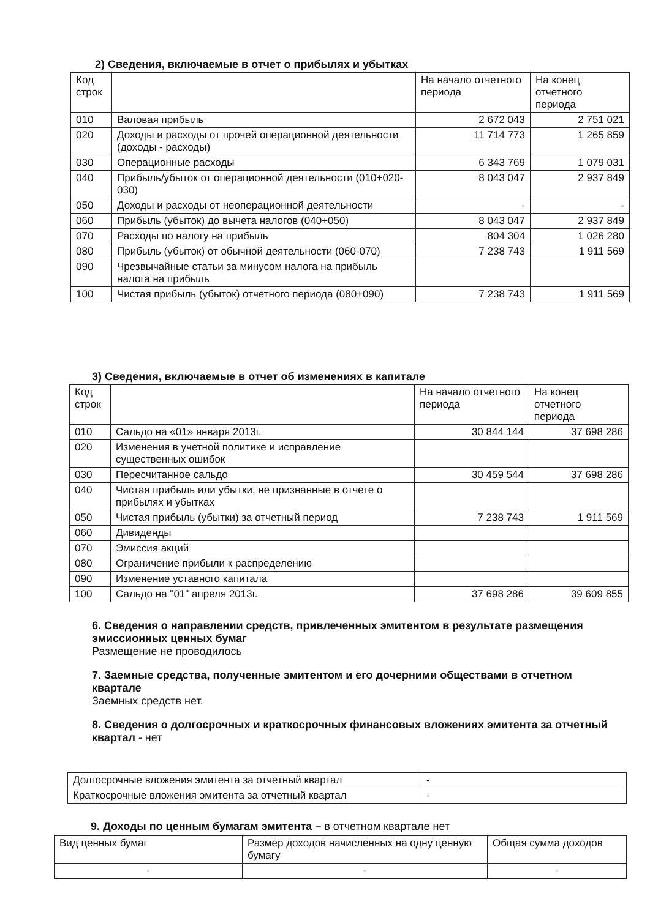2) Сведения, включаемые в отчет о прибылях и убытках
| Код строк | | На начало отчетного периода | На конец отчетного периода |
| --- | --- | --- | --- |
| 010 | Валовая прибыль | 2 672 043 | 2 751 021 |
| 020 | Доходы и расходы от прочей операционной деятельности (доходы - расходы) | 11 714 773 | 1 265 859 |
| 030 | Операционные расходы | 6 343 769 | 1 079 031 |
| 040 | Прибыль/убыток от операционной деятельности (010+020-030) | 8 043 047 | 2 937 849 |
| 050 | Доходы и расходы от неоперационной деятельности | - | - |
| 060 | Прибыль (убыток) до вычета налогов (040+050) | 8 043 047 | 2 937 849 |
| 070 | Расходы по налогу на прибыль | 804 304 | 1 026 280 |
| 080 | Прибыль (убыток) от обычной деятельности (060-070) | 7 238 743 | 1 911 569 |
| 090 | Чрезвычайные статьи за минусом налога на прибыль налога на прибыль | | |
| 100 | Чистая прибыль (убыток) отчетного периода (080+090) | 7 238 743 | 1 911 569 |
3) Сведения, включаемые в отчет об изменениях в капитале
| Код строк | | На начало отчетного периода | На конец отчетного периода |
| --- | --- | --- | --- |
| 010 | Сальдо на «01» января 2013г. | 30 844 144 | 37 698 286 |
| 020 | Изменения в учетной политике и исправление существенных ошибок | | |
| 030 | Пересчитанное сальдо | 30 459 544 | 37 698 286 |
| 040 | Чистая прибыль или убытки, не признанные в отчете о прибылях и убытках | | |
| 050 | Чистая прибыль (убытки) за отчетный период | 7 238 743 | 1 911 569 |
| 060 | Дивиденды | | |
| 070 | Эмиссия акций | | |
| 080 | Ограничение прибыли к распределению | | |
| 090 | Изменение уставного капитала | | |
| 100 | Сальдо на "01" апреля 2013г. | 37 698 286 | 39 609 855 |
6. Сведения о направлении средств, привлеченных эмитентом в результате размещения эмиссионных ценных бумаг
Размещение не проводилось
7. Заемные средства, полученные эмитентом и его дочерними обществами в отчетном квартале
Заемных средств нет.
8. Сведения о долгосрочных и краткосрочных финансовых вложениях эмитента за отчетный квартал - нет
| Долгосрочные вложения эмитента за отчетный квартал | - |
| Краткосрочные вложения эмитента за отчетный квартал | - |
9. Доходы по ценным бумагам эмитента – в отчетном квартале нет
| Вид ценных бумаг | Размер доходов начисленных на одну ценную бумагу | Общая сумма доходов |
| --- | --- | --- |
| - | - | - |